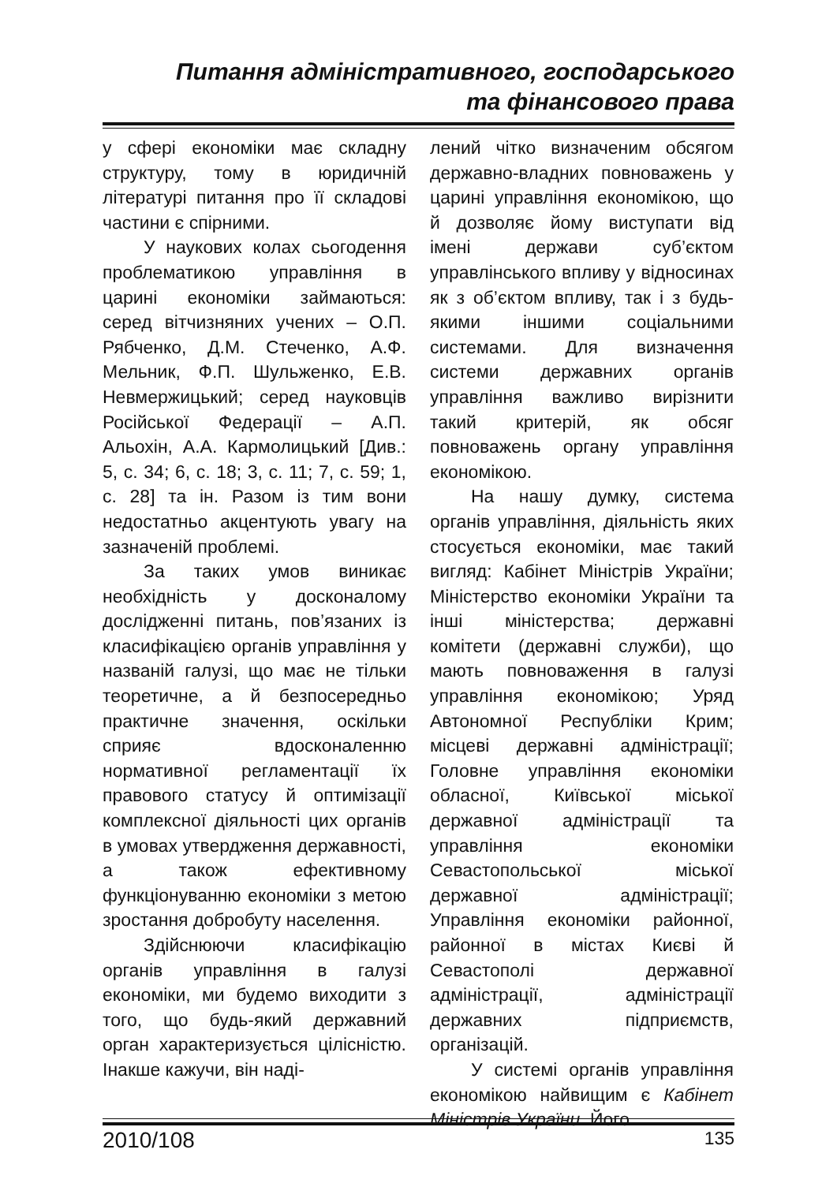Питання адміністративного, господарського
та фінансового права
у сфері економіки має складну структуру, тому в юридичній літературі питання про її складові частини є спірними.
У наукових колах сьогодення проблематикою управління в царині економіки займаються: серед вітчизняних учених – О.П. Рябченко, Д.М. Стеченко, А.Ф. Мельник, Ф.П. Шульженко, Е.В. Невмержицький; серед науковців Російської Федерації – А.П. Альохін, А.А. Кармолицький [Див.: 5, с. 34; 6, с. 18; 3, с. 11; 7, с. 59; 1, с. 28] та ін. Разом із тим вони недостатньо акцентують увагу на зазначеній проблемі.
За таких умов виникає необхідність у досконалому дослідженні питань, пов’язаних із класифікацією органів управління у названій галузі, що має не тільки теоретичне, а й безпосередньо практичне значення, оскільки сприяє вдосконаленню нормативної регламентації їх правового статусу й оптимізації комплексної діяльності цих органів в умовах утвердження державності, а також ефективному функціонуванню економіки з метою зростання добробуту населення.
Здійснюючи класифікацію органів управління в галузі економіки, ми будемо виходити з того, що будь-який державний орган характеризується цілісністю. Інакше кажучи, він наді-
лений чітко визначеним обсягом державно-владних повноважень у царині управління економікою, що й дозволяє йому виступати від імені держави суб’єктом управлінського впливу у відносинах як з об’єктом впливу, так і з будь-якими іншими соціальними системами. Для визначення системи державних органів управління важливо вирізнити такий критерій, як обсяг повноважень органу управління економікою.
На нашу думку, система органів управління, діяльність яких стосується економіки, має такий вигляд: Кабінет Міністрів України; Міністерство економіки України та інші міністерства; державні комітети (державні служби), що мають повноваження в галузі управління економікою; Уряд Автономної Республіки Крим; місцеві державні адміністрації; Головне управління економіки обласної, Київської міської державної адміністрації та управління економіки Севастопольської міської державної адміністрації; Управління економіки районної, районної в містах Києві й Севастополі державної адміністрації, адміністрації державних підприємств, організацій.
У системі органів управління економікою найвищим є Кабінет Міністрів України. Його
2010/108 135